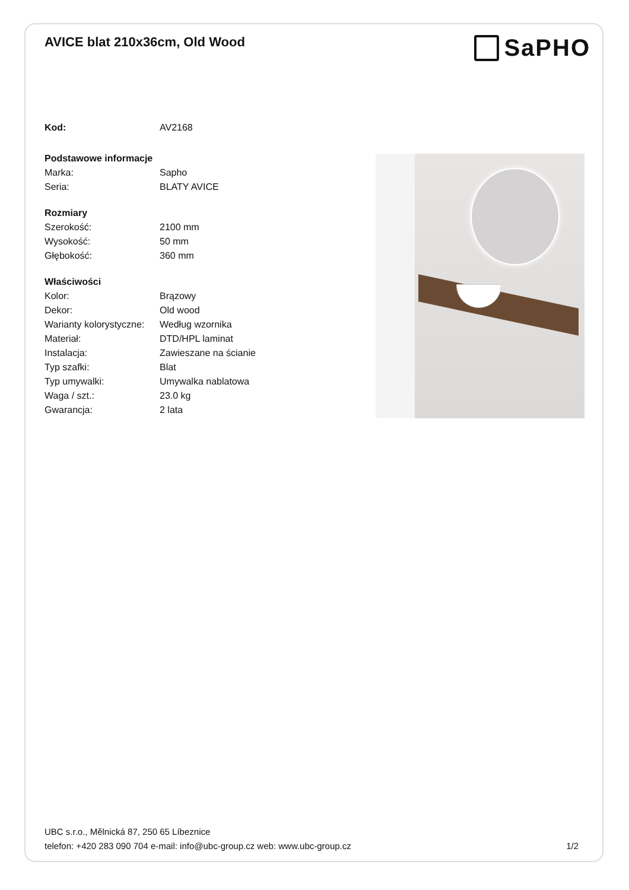AVICE blat 210x36cm, Old Wood
SaPHO
| Kod: | AV2168 |
| Podstawowe informacje | |
| Marka: | Sapho |
| Seria: | BLATY AVICE |
| Rozmiary | |
| Szerokość: | 2100 mm |
| Wysokość: | 50 mm |
| Głębokość: | 360 mm |
| Właściwości | |
| Kolor: | Brązowy |
| Dekor: | Old wood |
| Warianty kolorystyczne: | Według wzornika |
| Materiał: | DTD/HPL laminat |
| Instalacja: | Zawieszane na ścianie |
| Typ szafki: | Blat |
| Typ umywalki: | Umywalka nablatowa |
| Waga / szt.: | 23.0 kg |
| Gwarancja: | 2 lata |
UBC s.r.o., Mělnická 87, 250 65 Líbeznice
telefon: +420 283 090 704 e-mail: info@ubc-group.cz web: www.ubc-group.cz
1/2